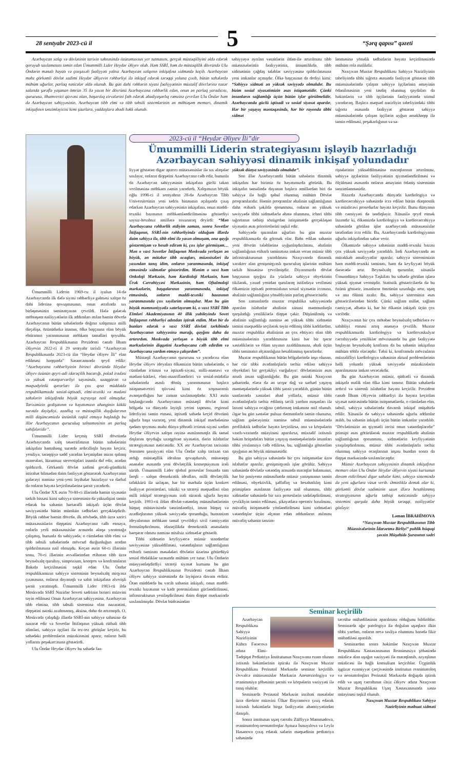28 sentyabr 2023-cü il 5 “Şərq qapısı” qəzeti
Azərbaycan xalqı və dövlətinin tarixin səhnəsində özünəməxsus yer tutmasını, gerçək müstəqilliyini əldə edərək qoruyub saxlamasını təmin edən Ümummilli Lider Heydər Əliyev olub. Həm SSRİ, həm də müstəqillik dövründə Ulu Öndərin mənalı həyatı və çoxşaxəli fəaliyyəti yalnız Azərbaycan xalqının inkişafına xidmətdə keçib. Azərbaycan məhz görkəmli dövlət xadimi Heydər Əliyevin rəhbərliyi ilə inkişaf edərək tərəqqi yoluna çıxıb, bütün sahələrdə mühüm uğurlar, parlaq nəticələr əldə olunub. Bu gün dahi rəhbərin siyasi fəaliyyətinin müxtəlif dövrlərinə nəzər salanda şərəflə yaşanan ömrün 35 ilə yaxın bir dövrünü Azərbaycana rəhbərlik edən, onun ən parlaq yaradıcısı, qurucusu, ilhamverici qüvvəsi olan, başarılıq zirvələrini fəth edərək əbədiyaşarlıq rəmzinə çevrilən Ulu Öndər həm də Azərbaycan səhiyyəsinin, Azərbaycan tibb elmi və tibb təhsili sistemlərinin ən möhtəşəm memarı, dinamik inkişafının tənzimləyicisi kimi şüurlara, yaddaşlara əbədi həkk olunub.
səhiyyəyə ayrılan vəsaitlərin ildən-ilə artırılması tibb müəssisələrinin fəaliyyətinin, ümumilikdə, tibb xidmətinin çağdaş tələblər səviyyəsinə qaldırılmasına yeni imkanlar açmışdır. Ölkə başçısının da dediyi kimi: “Səhiyyə xidməti ən yüksək səviyyədə olmalıdır. Bu bizim sosial siyasətimizin əsas istiqamətidir. Çünki insanların sağlamlığı üçün bütün işlər görülmelidir. Azərbaycanda güclü iqtisadi və sosial siyasət aparılır. Hər bir yaşayış məntəqəsində, hər bir rayonda tibbi xidmət
lənməsinə yönəlik tədbirlərin həyata keçirilməsində mühüm rola malikdir.
Naxçıvan Muxtar Respublikası Səhiyyə Nazirliyinin tabeliyində tibbi sığorta əsasında fəaliyyət göstərən tibb müəssisələrində çalışan səhiyyə işçilərinin əməyinin ödənilməsinin yeni təsdiq olunmuş qaydaları da həkimlərin və tibb işçilərinin fəaliyyətində stimul yaradacaq. Başlıca məqsəd nazirliyin tabeliyindəki tibbi sığorta əsasında fəaliyyət göstərən səhiyyə müəssisələrində çalışan işçilərin uyğun əməkhaqqı ilə təmin edilməsi, peşəkarlığının və sə-
Ümummilli Liderin 1969-cu il iyulun 14-də Azərbaycanda ilk dəfə siyasi rəhbərliyə gəlməsi xalqın öz dahi liderinə qovuşmasının, onun ətrafında sıx birləşməsinin təminatçısına çevrildi. Hələ gələcək möhtəşəm nailiyyətlərin ilk addımları atılan həmin dövrdə Azərbaycanın bütün sahələrində doğma xalqımıza milli dirçəlişə, özünüdərkə inamın, ölkə başçısına olan böyük ehtiramın yaranmasının möhkəm təməlləri qoyuldu. Azərbaycan Respublikasının Prezidenti cənab İlham Əliyevin 2022-ci il 29 sentyabr tarixli “Azərbaycan Respublikasında 2023-cü ilin “Heydər Əliyev İli” elan edilməsi haqqında” Sərəncamında qeyd edilir: “Azərbaycana rəhbərliyinin birinci dövründə Heydər Əliyev özünün qeyri-adi idarəçilik bacarığı, polad iradəsi və yüksək vətənpərvərliyi sayəsində, uzaqgörən və məqsədyönlü qərarları ilə çox qısa müddətdə respublikamızda sosial-iqtisadi, elmi-texniki və mədəni sahələrin inkişafında böyük sıçrayışa nail olmuşdur. Tariximizin gedişatının və həyatımızın ahənginin köklü surətdə dəyişdiyi, azadlıq və müstəqillik duyğularının milli düşüncəmizdə üstünlük təşkil etməyə başladığı bu illər Azərbaycanın quruculuq salnaməsinin ən parlaq səhifələridir”.
Ümummilli Lider keçmiş SSRİ dövründə Azərbaycanda xalq təsərrüfatının bütün sahələrinin inkişafını həmahəng surətdə ardıcıllıqla həyata keçirir, yeniliyə, tərəqqiyə sədd yaradan keçmişdən miras qalmış maneələri, lüzumsuz stereotipləri inamla dəf edir, aradan qaldırırdı. Görkəmli dövlət xadimi gecəli-gündüzlü istirahət bilmədən daim fəaliyyət göstərərək Azərbaycanın gələcəyi naminə yeni-yeni layihələr hazırlayır və dərhal da onların həyata keçirilmələrinə şərait yaradırdı.
Ulu Öndər XX əsrin 70-80-ci illərində həmin siyasətin tərkib hissəsi kimi səhiyyə sisteminin də yüksəlişini təmin edərək bu sahənin hərtərəfli inkişafı üçün dövlət səviyyəsində bütün mümkün tədbirləri gerçəkləşdirib. Böyük rəhbər həmin dövrdə, ilk növbədə, tibb üzrə xarici mütəxəssislərin diqqətini Azərbaycana cəlb etməyə, onlarla yerli mütəxəssislər arasında əlaqə yaratmağa çalışmış, bununla da səhiyyədə, o cümlədən tibb elmi və tibb təhsili sahələrində mövcud durğunluğun aradan qaldırılmasına nail olmuşdu. Keçən əsrin 60-cı illərinin sonu, 70-ci illərinin əvvəllərindən etibarən tibb üzrə beynəlxalq qurultay, simpozium, konqres və konfransların Bakıda keçirilməsini təşkil edən Ulu Öndər respublikamızın səhiyyə sisteminin beynəlxalq miqyasa çıxmasına, onların dayanıqlı və sabit inkişafına əlverişli şərait yaratmışdı. Ümummilli Lider 1983-cü ildə Moskvada SSRİ Nazirlər Soveti sədrinin birinci müavini təyin edilməsi Onun Azərbaycan səhiyyəsinə, Azərbaycan tibb elminə, tibb təhsili sisteminə olan nəzarətini, diqqətini nəinki azaltmamış, əksinə, daha da artırmışdı. O, Moskvada çalışdığı illərdə SSRİ-nin səhiyyə sahəsinə də nəzarət edir və Sovetlər İttifaqının yüksək rütbəli tibb alimləri, səhiyyə işçiləri ilə tez-tez görüşlər keçirir, bu sahədəki problemlərin müzakirəsini aparır, onların həlli yollarını peşəkarcasına göstərirdi.
Ulu Öndər Heydər Əliyev bu sahədə fəa-
2023-cü il “Heydər Əliyev İli”dir
Ümummilli Liderin strategiyasını işləyib hazırladığı
Azərbaycan səhiyyəsi dinamik inkişaf yolundadır
liyyət göstərən digər aparıcı mütəxəssislər ilə sıx əlaqələr saxlayır, onların diqqətini Azərbaycana cəlb edir, bununla da Azərbaycan səhiyyəsinin inkişafına güclü təkan verilməsinə möhkəm zəmin yaradırdı. Xalqımızın böyük oğlu 1998-ci il sentyabrın 28-də Azərbaycan Tibb Universitetinin yeni tədris binasının açılışında çıxış edərkən Azərbaycan səhiyyəsinin inkişafına, onun maddi-texniki bazasının möhkəmləndirilməsinə göstərdiyi saysız-hesabsız amillərə toxunaraq deyirdi: “Mən Azərbaycana rəhbərlik etdiyim zaman, sonra Sovetlər İttifaqının, SSRİ-nin rəhbərliyində olduğum illərdə daim səhiyyə ilə, tibb elmi ilə yaxın olmuşam, ona qayğı göstərmişəm və hesab edirəm ki, çox işlər görmüşəm… Mən o vaxt Sovetlər İttifaqının Moskvada yerləşən ən böyük, ən mötəbər tibb ocaqları, müəssisələri ilə yaxından tanış idim, onların yaranmasında, inkişaf etməsində xidmətlər göstərirdim. Mənim o vaxt həm Onkoloji Mərkəzin, həm Kardioloji Mərkəzin, həm Ürək Cərrahiyyəsi Mərkəzinin, həm Oftalmoloji mərkəzlərin, başqalarının yaranmasında, inkişaf etməsində, onların maddi-texniki bazasının yaranmasında çox səyilərim olmuşdur. Mən bu gün böyük məmnuniyyətlə xatırlayıram ki, o vaxt SSRİ Tibb Elmləri Akademiyasının 40 illik yubileyində Sovet İttifaqının rəhbərliyi adından iştirak etdim. Mən bir də bunları edərək o vaxt SSRİ dövləti tərkibində Azərbaycanın səhiyyəsinə marağı, qayğını daha da artırırdım. Moskvada yerləşən o böyük tibb elmi mərkəzlərinin diqqətini Azərbaycana cəlb edirdim və Azərbaycana yardım etməyə çalışırdım”.
Müstəqil Azərbaycanın qurucusu və yaradıcısı olan Heydər Əliyev ideyaları ölkəmizin bütün sahələrində, o cümlədən ictimai və iqtisadi-siyasi, milli-ənənəvi və mədəni-kütləvi, elmi-maarifləndirici və sosial-müdafiə sahələrində əsaslı dönüş yaranmasının başlıca istiqamətverici qüvvəsi kimi öz xoşməramlı avanqardlığını hər zaman saxlamaqdadır. XXI əsrin başlanğıcında Azərbaycanın müstəqil dövlət kimi bölgədə və dünyada layiqli yerini tapması, regional liderliyini təmin etməsi, iqtisadi sahədə keçid dövrünü uğurla başa vuraraq, yeni dinamik inkişaf mərhələsinə qədəm qoyması məhz dünya şöhrətli ictimai-siyasi xadim Heydər Əliyevin xalqın rəyinə əsaslanmaqla ilk təməl daşlarını qoyduğu uzaqgörən siyasətin, dərin islahatlar strategiyasının nəticəsidir. XX əsr Azərbaycan tarixinin fenomen şəxsiyyəti olan Ulu Öndər xalqı tarixən can atdığı müstəqillik idealına qovuşdurub, mütərəqqi ənənələr əsasında yeni dövlətçilik konsepsiyasını irəli sürüb. Ümummilli Lider qlobal proseslər fonunda tam fərqli – xalqın demokratik idealları, milli dövlətçilik təfəkkürü ilə uzlaşan, hər bir mərhələ üçün konkret fəaliyyət prioritetləri, taktiki və strateji məqsədləri olan milli inkişaf strategiyasını irəli sürərək uğurla həyata keçirib. 1993-cü ildən dövlət-vətəndaş münasibətlərinin hüquq müstəvisində tənzimləndiyi, insan hüquq və azadlıqlarının yüksək səviyyədə qorunduğu, humanizm ideyalarının möhkəm təməl çevrildiyi sivil cəmiyyətin formalaşdırılması, idarəçilikdə demokratik ənənələrin bərqərar olması naminə misilsiz xidmətlər göstərib.
Tibbi xidmətin keyfiyyətcə müasir standartlar səviyyəsinə yüksəldilməsi, vətəndaşların sağlamlığının etibarlı təminatı məsələləri dövlətin üzərinə götürdüyü sosial öhdəliklər sırasında mühüm yer tutur. Ulu Öndərin müəyyənləşdirdiyi strateji siyasət kursunu bu gün Azərbaycan Respublikasının Prezidenti cənab İlham Əliyev səhiyyə sistemində də layiqincə davam etdirir. Ötən müddətdə bu vacib sahənin inkişafı, onun maddi-texniki bazasının və kadr potensialının gücləndirilməsi, infrastrukturun yeniləşdirilməsi daim diqqət mərkəzində saxlanılmışdır. Dövlət büdcəsindən
yüksək dünya səviyyəsində olmalıdır”.
Son illər Azərbaycanda bütün sahələrin dinamik inkişafını hər birimiz öz həyatımızda görürük. Bu inkişafın təməlində dayanan başlıca amillərdən biri də səhiyyə ilə bağlı qəbul olunmuş mühüm Dövlət proqramlarıdır. Həmin proqramlar əhalinin sağlamlığının daha etibarlı şəkildə qorunması, onların ən yüksək səviyyədə tibbi xidmətlərlə əhatə olunması, icbari tibbi sığortanın tətbiqi sözügedən istiqamətdə gerçəkləşən siyasətin əsas prioritetlərini təşkil edir.
Səhiyyədə qazanılan uğurları bu gün muxtar respublikamızda da görmək olar. Bəhs edilən sahənin yeni dövrün tələblərinə uyğunlaşdırılması, əhalinin sağlamlığının etibarlı təminatına imkan verən müasir tibb infrastrukturunun yaradılması Naxçıvanda dinamik xarakter alan genişmiqyaslı quruculuq işlərinin mühüm tərkib hissəsinə çevrilmişdir. Diyarımızda dövlət başçısının qayğısı ilə yüzlərlə səhiyyə obyektinin tikilərək, yaxud yenidən qurularaq istifadəyə verilməsi ölkəmizin iqtisadi potensialının sosial siyasətin icrasına, əhalinin sağlamlığına yönəldiyinin parlaq göstəricisidir.
Son zamanlarda muxtar respublika səhiyyəsində aparılan islahatlar əhalinin xüsusi məmnunluqla qarşıladığı yeniliklərlə diqqət çəkir. Düşünülmüş və əhalinin sağlamlığı naminə ən yüksək tibbi xidmətin təmini məqsədilə seçilərək təyin edilmiş tibbi kadrlardan, muxtar respublika əhalisinin ən çox ehtiyacı olan tibb müəssisələrinin yaradılmasına kimi hər bir qərar xəstəliklərin və ölüm sayının azaldılmasına, əhali üçün tibbi təminatın əlçatanlığına hesablanmış qərarlardır.
Muxtar respublikanın bütün bölgələrində inşa olunan, hər cür tibbi avadanlıqlarla təchiz edilən səhiyyə obyektləri bir gerçəkliyi vurğulayır: dövlətimizin əsas amalı insan sağlamlığıdır. Bu gün nəinki Naxçıvan şəhərində, eləcə də ən ucqar dağ və sərhəd yaşayış məntəqələrində yüksək tibbi şərait yaradılıb, günün bütün saatlarında xəstələri abad yollarla, müasir tibbi avadanlıqlarla təchiz edilmiş təcili yardım maşınları ilə lazımi səhiyyə ocağına çatdırmaq imkanına nail olunub. Əgər bu gün xəstələr pulsuz dərmanlarla təmin olunursa, sağlam gələcəyimiz naminə təhsil müəssisələrində profilaktik tədbirlər həyata keçirilirsə, ana və körpələrin vaxtlı-vaxtında müayinəsi aparılırsa, müxtəlif ixtisaslı həkim briqadaları bütün yaşayış məntəqələrində insanları tibbi yoxlamaya cəlb edilirsə, bu, sağlamlığa göstərilən qayğının ən böyük nümunəsidir.
Bu gün səhiyyə sahəsində bir çox istiqamətlər üzrə islahatlar aparılır, genişmiqyaslı işlər görülür. Səhiyyə sahəsində dövlətlə vətəndaş arasında maraqlar balansının, hər bir pasiyentə münasibətdə müasir yanaşmanın təmin edilməsi, obyektivlik, şəffaflıq və hesabatlılıq kimi prinsiplərə əsaslanan fəaliyyətə nail olunması, tibbi xidmətlər sahəsində bir sıra proseslərin sadələşdirilməsi, çevikliyin təmin edilməsi, şikayətlərə operativ baxılması, müvafiq istiqamətdə yönləndirilməsi kimi xidmətləri vətəndaşlar üçün əlçatan edən addımların atılması müvafiq sahənin tənzim-
riştələrinin yüksəldilməsinə maraqlarının artırılması, səhiyyə işçilərinin fəaliyyətinin qiymətləndirilməsi və ölçülməsi əsasında onların əməyinin ödəniş sisteminin tənzimlənməsidir.
Hazırda Azərbaycanda dünyada kardiologiya və kardiocərrahiyyə sahəsində icra edilən bütün diaqnostik və müalicəvi prosedurlar həyata keçirilir. Bunu dünyanın tibb cəmiyyəti də təsdiqləyir. Xüsusilə qeyd etmək lazımdır ki, ölkəmizdə kardiologiya və kardiocərrahiyyə sahəsində görülən işlər azərbaycanlı mütəxəssislər tərəfindən icra edilir. Bu, Azərbaycanda kardiologiyanın uğurlu inkişafından xəbər verir.
Ölkəmizdə səhiyyə sahəsinin maddi-texniki bazası çox yüksək səviyyədə yaradılıb. İndi Azərbaycanda ən mürəkkəb əməliyyatlar aparılır, səhiyyə sistemimizin həm maddi-texniki təminatı, həm də keyfiyyəti böyük dərəcədə artır. Beynəlxalq qurumlar, xüsusilə Ümumdünya Səhiyyə Təşkilatı bu sahədə görülən işlərə yüksək qiymət vermişdir. Statistik göstəricilərdə də bu özünü göstərir, insanların ömrünün uzunluğu artır, uşaq və ana ölümü azalır. Bu, səhiyyə sisteminin əsas göstəricilərindən biridir. Çünki sağlam millət, sağlam cəmiyyət, əlbəttə ki, hər bir ölkənin inkişafı üçün çox vacibdir.
Naxçıvanın bir çox mötəbər beynəlxalq tədbirlərə ev sahibliyi etməsi artıq ənənəyə çevrilib. Muxtar respublikamızda kardiologiya və kardiovaskulyar cərrahiyyədə yeniliklər mövzusunda bu gün fəaliyyətə başlayan beynəlxalq konfrans da bu sahənin inkişafına mühüm töhfə olacaqdır. Təbii ki, konfransda mövzuların müxtəlifliyi kardiologiya sahəsinin aktual problemlərinin həlli yolunda yüksək səviyyədə müzakirələrin aparılmasına imkan verəcəkdir.
Bu gün Azərbaycan müasir, qüdrətli və dinamik inkişafa malik olan ölkə kimi tanınır. Bütün sahələrdə ardıcıl və sistemli islahatlar həyata keçirilir. Prezident cənab İlham Əliyevin rəhbərliyi ilə həyata keçirilən siyasət nəticəsində bütün istiqamətlərdə, o cümlədən elm, təhsil, səhiyyə sahələrində davamlı inkişaf müşahidə edilir. Xüsusilə də səhiyyə sahəsində uğurlu addımlar atılıb, bu sahənin inkişafı üçün bütün imkanlar yaradılıb. “Dövlətimizin ən qiymətli incisi onun vətəndaşlarıdır” prinsipi əsas götürülərək muxtar respublikada əhalinin sağlamlığının qorunması, xidmətlərin keyfiyyətinin yaxşılaşdırılması, müasir tibbi avadanlıqlarla təchiz olunmuş səhiyyə ocaqlarının inşası bundan sonra da diqqət mərkəzində saxlanılacaqdır.
Müasir Azərbaycan səhiyyəsinin dinamik inkişafının memarı olan Ulu Öndər Heydər Əliyevin siyasi kursunun davam etdirilməsi digər sahələr kimi, səhiyyə sistemində də yeni uğurlara vüsət verib. Əminliklə demək olar ki, görkəmli dövlət xadiminin uzun illərə hesablanmış strategiyasının uğurla tətbiqi nəticəsində səhiyyə sistemini qarşıda daha böyük tərəqqi, nailiyyətlər gözləyir.
Ləman İBRAHİMOVA
“Naxçıvan Muxtar Respublikasının Tibb Müəssisələrinin İdarəetmə Birliyi” publik hüquqi şəxsin Müşahidə Şurasının sədri
Seminar keçirilib
Azərbaycan Respublikası Səhiyyə Nazirliyinin Kübra Fərəcova adına Elmi-Tədqiqat Pediatriya İnstitutunun Naxçıvana ezam olunan ixtisaslı həkimlərinin iştirakı ilə Naxçıvan Muxtar Respublikası Perinatal Mərkəzdə seminar keçirilib. Əvvəlcə mütəxəssislər Mərkəzin Anesteziologiya və reanimasiya şöbəsinin şəraiti və körpələrin vəziyyəti ilə tanış olublar.
Seminarda Perinatal Mərkəzin inzibati məsələlər üzrə direktor müavini Ülkər Bayramova çıxış edərək ixtisaslı həkimlərlə birgə fəaliyyətin əhəmiyyətindən danışıb.
Sonra institutun uşaq cərrahı Zülfiyyə Məmmədova, reanimatoloq-neonatoloqlar Aynurə İsmayılova və Leyla Həsənova çıxış edərək səfərin məqsədinin pediatriya sahəsində
təcrübə mübadiləsinin aparılması olduğunu bildiriblər. Seminarda ağır patologiya ilə doğulan uşaqlara ilkin tibbi yardım, onların necə təxliyə olunması barədə fikir mübadiləsi aparılıb.
Seminardan sonra həkimlər Naxçıvan Muxtar Respublikası Xəstəxanasının Reanimasiya şöbəsində müalicə alan uşağın vəziyyəti ilə maraqlanıb, azyaşlının müalicəsi ilə bağlı konsulium keçiriblər. Üçgünlük işgüzar ezamiyyət çərçivəsində institutun reanimatoloq və neonatoloqları Perinatal Mərkəzdə doğuşda iştirak edib və uşaq cərrahının Əziz Əliyev adına Naxçıvan Muxtar Respublikası Uşaq Xəstəxanasında xəstə müayinəsi təşkil olunub.
Naxçıvan Muxtar Respublikası Səhiyyə Nazirliyinin mətbuat xidməti